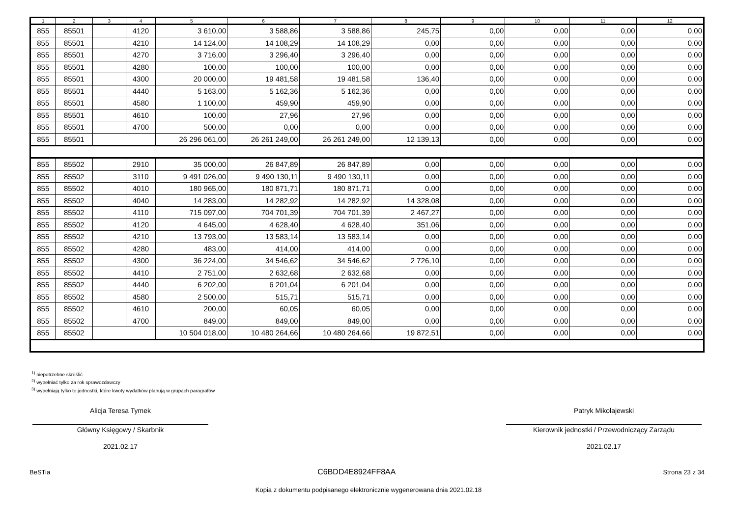| 1 | 2 | 3 | 4 | 5 | 6 | 7 | 8 | 9 | 10 | 11 | 12 |
| --- | --- | --- | --- | --- | --- | --- | --- | --- | --- | --- | --- |
| 855 | 85501 | | 4120 | 3 610,00 | 3 588,86 | 3 588,86 | 245,75 | 0,00 | 0,00 | 0,00 | 0,00 |
| 855 | 85501 | | 4210 | 14 124,00 | 14 108,29 | 14 108,29 | 0,00 | 0,00 | 0,00 | 0,00 | 0,00 |
| 855 | 85501 | | 4270 | 3 716,00 | 3 296,40 | 3 296,40 | 0,00 | 0,00 | 0,00 | 0,00 | 0,00 |
| 855 | 85501 | | 4280 | 100,00 | 100,00 | 100,00 | 0,00 | 0,00 | 0,00 | 0,00 | 0,00 |
| 855 | 85501 | | 4300 | 20 000,00 | 19 481,58 | 19 481,58 | 136,40 | 0,00 | 0,00 | 0,00 | 0,00 |
| 855 | 85501 | | 4440 | 5 163,00 | 5 162,36 | 5 162,36 | 0,00 | 0,00 | 0,00 | 0,00 | 0,00 |
| 855 | 85501 | | 4580 | 1 100,00 | 459,90 | 459,90 | 0,00 | 0,00 | 0,00 | 0,00 | 0,00 |
| 855 | 85501 | | 4610 | 100,00 | 27,96 | 27,96 | 0,00 | 0,00 | 0,00 | 0,00 | 0,00 |
| 855 | 85501 | | 4700 | 500,00 | 0,00 | 0,00 | 0,00 | 0,00 | 0,00 | 0,00 | 0,00 |
| 855 | 85501 | | | 26 296 061,00 | 26 261 249,00 | 26 261 249,00 | 12 139,13 | 0,00 | 0,00 | 0,00 | 0,00 |
| 855 | 85502 | | 2910 | 35 000,00 | 26 847,89 | 26 847,89 | 0,00 | 0,00 | 0,00 | 0,00 | 0,00 |
| 855 | 85502 | | 3110 | 9 491 026,00 | 9 490 130,11 | 9 490 130,11 | 0,00 | 0,00 | 0,00 | 0,00 | 0,00 |
| 855 | 85502 | | 4010 | 180 965,00 | 180 871,71 | 180 871,71 | 0,00 | 0,00 | 0,00 | 0,00 | 0,00 |
| 855 | 85502 | | 4040 | 14 283,00 | 14 282,92 | 14 282,92 | 14 328,08 | 0,00 | 0,00 | 0,00 | 0,00 |
| 855 | 85502 | | 4110 | 715 097,00 | 704 701,39 | 704 701,39 | 2 467,27 | 0,00 | 0,00 | 0,00 | 0,00 |
| 855 | 85502 | | 4120 | 4 645,00 | 4 628,40 | 4 628,40 | 351,06 | 0,00 | 0,00 | 0,00 | 0,00 |
| 855 | 85502 | | 4210 | 13 793,00 | 13 583,14 | 13 583,14 | 0,00 | 0,00 | 0,00 | 0,00 | 0,00 |
| 855 | 85502 | | 4280 | 483,00 | 414,00 | 414,00 | 0,00 | 0,00 | 0,00 | 0,00 | 0,00 |
| 855 | 85502 | | 4300 | 36 224,00 | 34 546,62 | 34 546,62 | 2 726,10 | 0,00 | 0,00 | 0,00 | 0,00 |
| 855 | 85502 | | 4410 | 2 751,00 | 2 632,68 | 2 632,68 | 0,00 | 0,00 | 0,00 | 0,00 | 0,00 |
| 855 | 85502 | | 4440 | 6 202,00 | 6 201,04 | 6 201,04 | 0,00 | 0,00 | 0,00 | 0,00 | 0,00 |
| 855 | 85502 | | 4580 | 2 500,00 | 515,71 | 515,71 | 0,00 | 0,00 | 0,00 | 0,00 | 0,00 |
| 855 | 85502 | | 4610 | 200,00 | 60,05 | 60,05 | 0,00 | 0,00 | 0,00 | 0,00 | 0,00 |
| 855 | 85502 | | 4700 | 849,00 | 849,00 | 849,00 | 0,00 | 0,00 | 0,00 | 0,00 | 0,00 |
| 855 | 85502 | | | 10 504 018,00 | 10 480 264,66 | 10 480 264,66 | 19 872,51 | 0,00 | 0,00 | 0,00 | 0,00 |
<sup>1)</sup> niepotrzebne skreślić
<sup>2)</sup> wypełniać tylko za rok sprawozdawczy
<sup>3)</sup> wypełniają tylko te jednostki, które kwoty wydatków planują w grupach paragrafów
Alicja Teresa Tymek
Główny Księgowy / Skarbnik
2021.02.17
Patryk Mikołajewski
Kierownik jednostki / Przewodniczący Zarządu
2021.02.17
BeSTia C6BDD4E8924FF8AA Strona 23 z 34
Kopia z dokumentu podpisanego elektronicznie wygenerowana dnia 2021.02.18